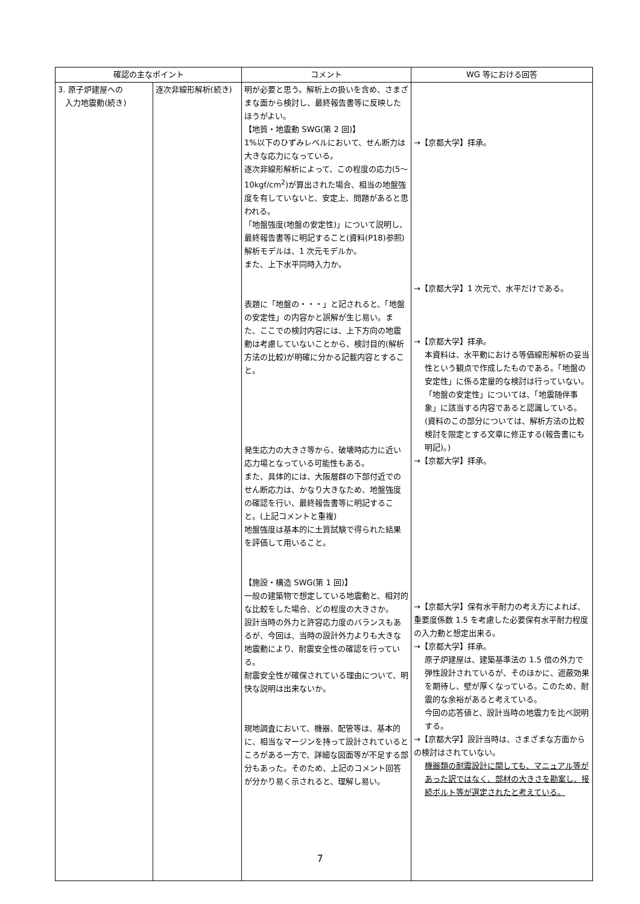| 確認の主なポイント | | コメント | WG 等における回答 |
| --- | --- | --- | --- |
| 3. 原子炉建屋への 入力地震動(続き) | 逐次非線形解析(続き) | 明が必要と思う。解析上の扱いを含め、さまざまな面から検討し、最終報告書等に反映したほうがよい。 【地質・地震動 SWG(第 2 回)】 1%以下のひずみレベルにおいて、せん断力は大きな応力になっている。 逐次非線形解析によって、この程度の応力(5〜10kgf/cm<sup>2</sup>)が算出された場合、相当の地盤強度を有していないと、安定上、問題があると思われる。 「地盤強度(地盤の安定性)」について説明し、最終報告書等に明記すること(資料(P18)参照) 解析モデルは、1 次元モデルか。 また、上下水平同時入力か。 表題に「地盤の・・・」と記されると、「地盤の安定性」の内容かと誤解が生じ易い。また、ここでの検討内容には、上下方向の地震動は考慮していないことから、検討目的(解析方法の比較)が明確に分かる記載内容とすること。 発生応力の大きさ等から、破壊時応力に近い応力場となっている可能性もある。 また、具体的には、大阪層群の下部付近でのせん断応力は、かなり大きなため、地盤強度の確認を行い、最終報告書等に明記すること。(上記コメントと重複) 地盤強度は基本的に土質試験で得られた結果を評価して用いること。 【施設・構造 SWG(第 1 回)】 一般の建築物で想定している地震動と、相対的な比較をした場合、どの程度の大きさか。 設計当時の外力と許容応力度のバランスもあるが、今回は、当時の設計外力よりも大きな地震動により、耐震安全性の確認を行っている。 耐震安全性が確保されている理由について、明快な説明は出来ないか。 現地調査において、機器、配管等は、基本的に、相当なマージンを持って設計されているところがある一方で、詳細な図面等が不足する部分もあった。そのため、上記のコメント回答が分かり易く示されると、理解し易い。 | →【京都大学】拝承。 →【京都大学】1 次元で、水平だけである。 →【京都大学】拝承。 本資料は、水平動における等価線形解析の妥当性という観点で作成したものである。「地盤の安定性」に係る定量的な検討は行っていない。 「地盤の安定性」については、「地震随伴事象」に該当する内容であると認識している。(資料のこの部分については、解析方法の比較検討を限定とする文章に修正する(報告書にも明記)。) →【京都大学】拝承。 →【京都大学】保有水平耐力の考え方によれば、重要度係数 1.5 を考慮した必要保有水平耐力程度の入力動と想定出来る。 →【京都大学】拝承。 原子炉建屋は、建築基準法の 1.5 倍の外力で弾性設計されているが、そのほかに、遮蔽効果を期待し、壁が厚くなっている。このため、耐震的な余裕があると考えている。 今回の応答値と、設計当時の地震力を比べ説明する。 →【京都大学】設計当時は、さまざまな方面からの検討はされていない。 機器類の耐震設計に関しても、マニュアル等があった訳ではなく、部材の大きさを勘案し、接続ボルト等が選定されたと考えている。 |
7